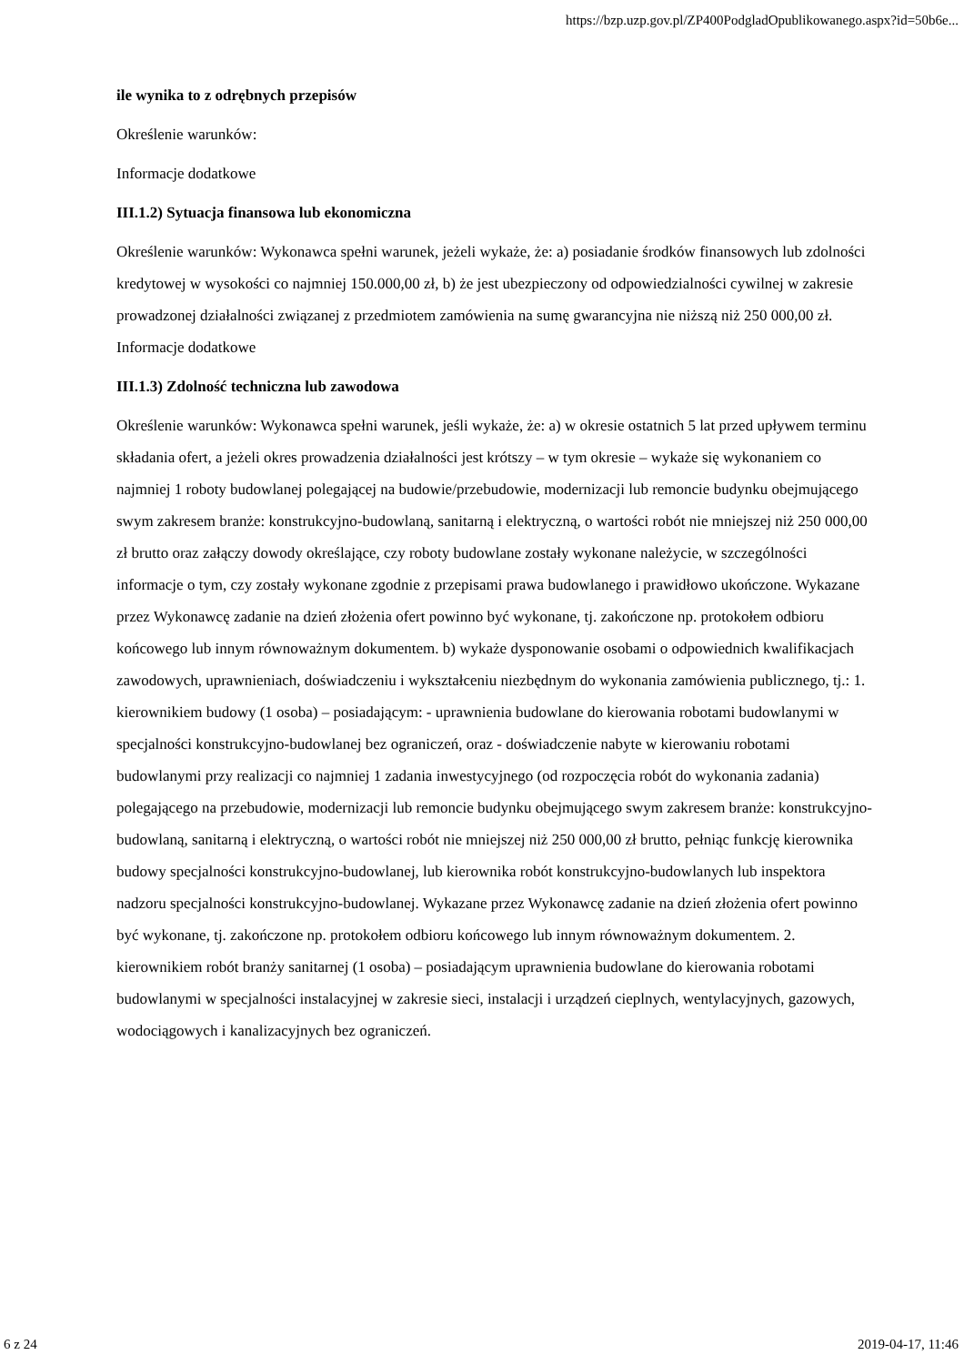https://bzp.uzp.gov.pl/ZP400PodgladOpublikowanego.aspx?id=50b6e...
ile wynika to z odrębnych przepisów
Określenie warunków:
Informacje dodatkowe
III.1.2) Sytuacja finansowa lub ekonomiczna
Określenie warunków: Wykonawca spełni warunek, jeżeli wykaże, że: a) posiadanie środków finansowych lub zdolności kredytowej w wysokości co najmniej 150.000,00 zł, b) że jest ubezpieczony od odpowiedzialności cywilnej w zakresie prowadzonej działalności związanej z przedmiotem zamówienia na sumę gwarancyjna nie niższą niż 250 000,00 zł.
Informacje dodatkowe
III.1.3) Zdolność techniczna lub zawodowa
Określenie warunków: Wykonawca spełni warunek, jeśli wykaże, że: a) w okresie ostatnich 5 lat przed upływem terminu składania ofert, a jeżeli okres prowadzenia działalności jest krótszy – w tym okresie – wykaże się wykonaniem co najmniej 1 roboty budowlanej polegającej na budowie/przebudowie, modernizacji lub remoncie budynku obejmującego swym zakresem branże: konstrukcyjno-budowlaną, sanitarną i elektryczną, o wartości robót nie mniejszej niż 250 000,00 zł brutto oraz załączy dowody określające, czy roboty budowlane zostały wykonane należycie, w szczególności informacje o tym, czy zostały wykonane zgodnie z przepisami prawa budowlanego i prawidłowo ukończone. Wykazane przez Wykonawcę zadanie na dzień złożenia ofert powinno być wykonane, tj. zakończone np. protokołem odbioru końcowego lub innym równoważnym dokumentem. b) wykaże dysponowanie osobami o odpowiednich kwalifikacjach zawodowych, uprawnieniach, doświadczeniu i wykształceniu niezbędnym do wykonania zamówienia publicznego, tj.: 1. kierownikiem budowy (1 osoba) – posiadającym: - uprawnienia budowlane do kierowania robotami budowlanymi w specjalności konstrukcyjno-budowlanej bez ograniczeń, oraz - doświadczenie nabyte w kierowaniu robotami budowlanymi przy realizacji co najmniej 1 zadania inwestycyjnego (od rozpoczęcia robót do wykonania zadania) polegającego na przebudowie, modernizacji lub remoncie budynku obejmującego swym zakresem branże: konstrukcyjno-budowlaną, sanitarną i elektryczną, o wartości robót nie mniejszej niż 250 000,00 zł brutto, pełniąc funkcję kierownika budowy specjalności konstrukcyjno-budowlanej, lub kierownika robót konstrukcyjno-budowlanych lub inspektora nadzoru specjalności konstrukcyjno-budowlanej. Wykazane przez Wykonawcę zadanie na dzień złożenia ofert powinno być wykonane, tj. zakończone np. protokołem odbioru końcowego lub innym równoważnym dokumentem. 2. kierownikiem robót branży sanitarnej (1 osoba) – posiadającym uprawnienia budowlane do kierowania robotami budowlanymi w specjalności instalacyjnej w zakresie sieci, instalacji i urządzeń cieplnych, wentylacyjnych, gazowych, wodociągowych i kanalizacyjnych bez ograniczeń.
6 z 24 2019-04-17, 11:46